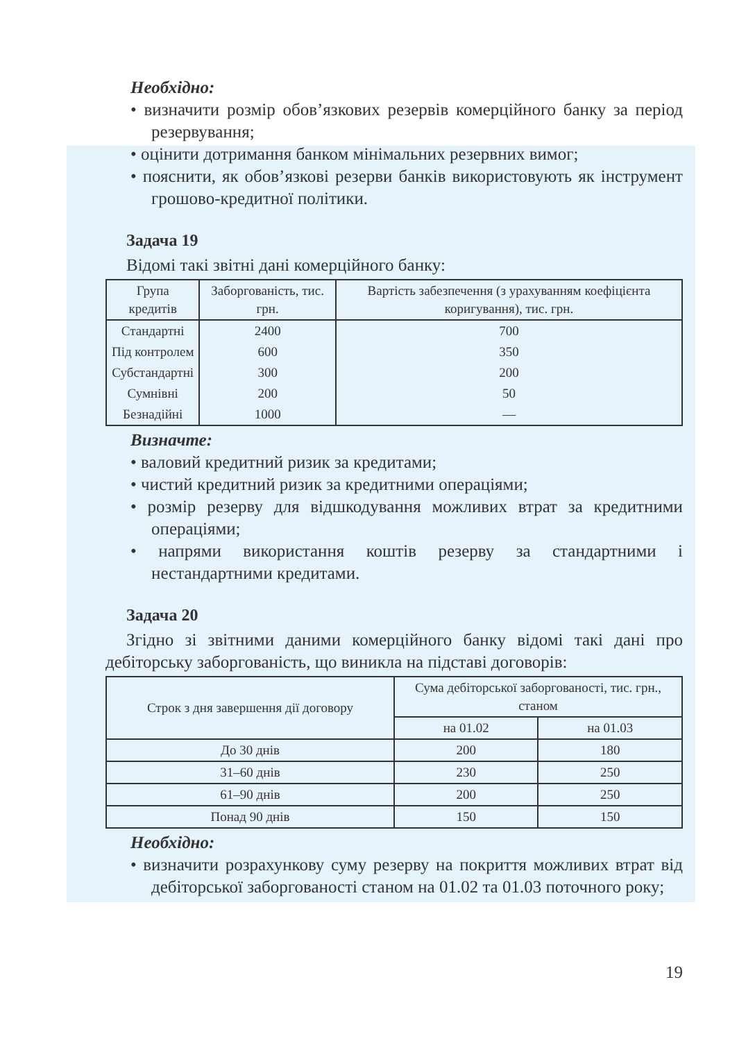Необхідно:
• визначити розмір обов’язкових резервів комерційного банку за період резервування;
• оцінити дотримання банком мінімальних резервних вимог;
• пояснити, як обов’язкові резерви банків використовують як інструмент грошово-кредитної політики.
Задача 19
Відомі такі звітні дані комерційного банку:
| Група кредитів | Заборгованість, тис. грн. | Вартість забезпечення (з урахуванням коефіцієнта коригування), тис. грн. |
| --- | --- | --- |
| Стандартні | 2400 | 700 |
| Під контролем | 600 | 350 |
| Субстандартні | 300 | 200 |
| Сумнівні | 200 | 50 |
| Безнадійні | 1000 | — |
Визначте:
• валовий кредитний ризик за кредитами;
• чистий кредитний ризик за кредитними операціями;
• розмір резерву для відшкодування можливих втрат за кредитними операціями;
• напрями використання коштів резерву за стандартними і нестандартними кредитами.
Задача 20
Згідно зі звітними даними комерційного банку відомі такі дані про дебіторську заборгованість, що виникла на підставі договорів:
| Строк з дня завершення дії договору | Сума дебіторської заборгованості, тис. грн., станом | |
| --- | --- | --- |
| | на 01.02 | на 01.03 |
| До 30 днів | 200 | 180 |
| 31–60 днів | 230 | 250 |
| 61–90 днів | 200 | 250 |
| Понад 90 днів | 150 | 150 |
Необхідно:
• визначити розрахункову суму резерву на покриття можливих втрат від дебіторської заборгованості станом на 01.02 та 01.03 поточного року;
19